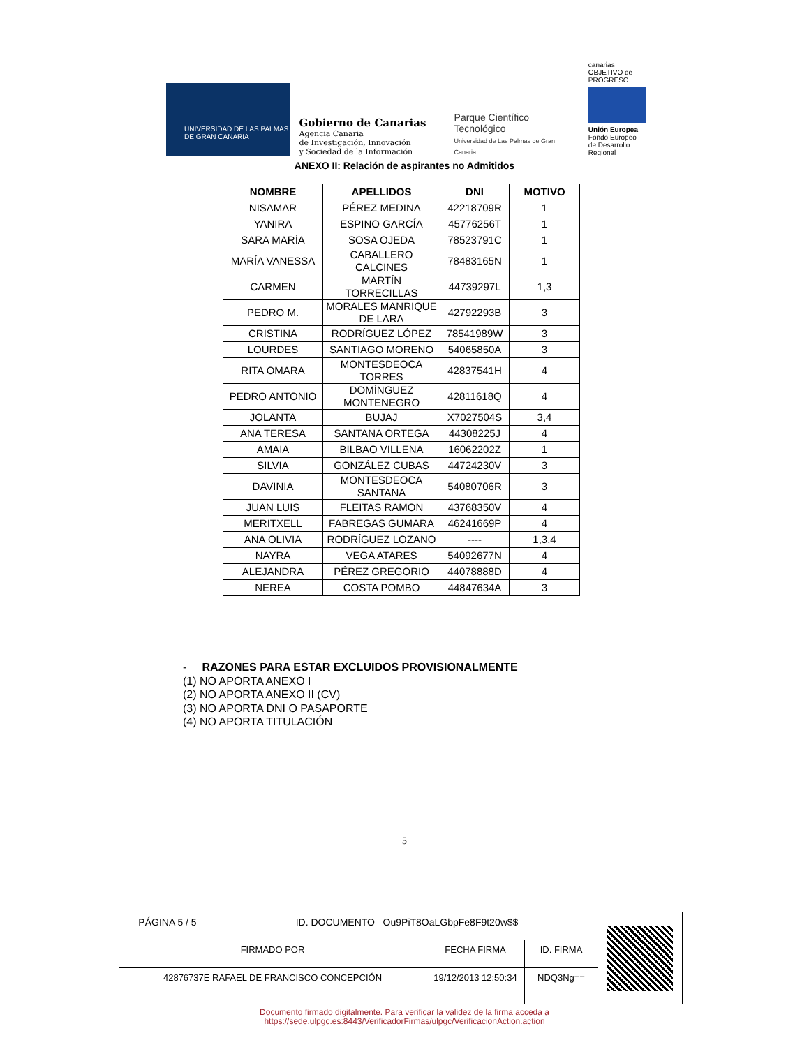UNIVERSIDAD DE LAS PALMAS
DE GRAN CANARIA
Gobierno de Canarias
Agencia Canaria
de Investigación, Innovación
y Sociedad de la Información
Parque Científico Tecnológico
Universidad de Las Palmas de Gran Canaria
canarias OBJETIVO de PROGRESO
Unión Europea
Fondo Europeo
de Desarrollo Regional
ANEXO II: Relación de aspirantes no Admitidos
| NOMBRE | APELLIDOS | DNI | MOTIVO |
| --- | --- | --- | --- |
| NISAMAR | PÉREZ MEDINA | 42218709R | 1 |
| YANIRA | ESPINO GARCÍA | 45776256T | 1 |
| SARA MARÍA | SOSA OJEDA | 78523791C | 1 |
| MARÍA VANESSA | CABALLERO CALCINES | 78483165N | 1 |
| CARMEN | MARTÍN TORRECILLAS | 44739297L | 1,3 |
| PEDRO M. | MORALES MANRIQUE DE LARA | 42792293B | 3 |
| CRISTINA | RODRÍGUEZ LÓPEZ | 78541989W | 3 |
| LOURDES | SANTIAGO MORENO | 54065850A | 3 |
| RITA OMARA | MONTESDEOCA TORRES | 42837541H | 4 |
| PEDRO ANTONIO | DOMÍNGUEZ MONTENEGRO | 42811618Q | 4 |
| JOLANTA | BUJAJ | X7027504S | 3,4 |
| ANA TERESA | SANTANA ORTEGA | 44308225J | 4 |
| AMAIA | BILBAO VILLENA | 16062202Z | 1 |
| SILVIA | GONZÁLEZ CUBAS | 44724230V | 3 |
| DAVINIA | MONTESDEOCA SANTANA | 54080706R | 3 |
| JUAN LUIS | FLEITAS RAMON | 43768350V | 4 |
| MERITXELL | FABREGAS GUMARA | 46241669P | 4 |
| ANA OLIVIA | RODRÍGUEZ LOZANO | ---- | 1,3,4 |
| NAYRA | VEGA ATARES | 54092677N | 4 |
| ALEJANDRA | PÉREZ GREGORIO | 44078888D | 4 |
| NEREA | COSTA POMBO | 44847634A | 3 |
- RAZONES PARA ESTAR EXCLUIDOS PROVISIONALMENTE
(1) NO APORTA ANEXO I
(2) NO APORTA ANEXO II (CV)
(3) NO APORTA DNI O PASAPORTE
(4) NO APORTA TITULACIÓN
5
| PÁGINA 5 / 5 | ID. DOCUMENTO Ou9PiT8OaLGbpFe8F9t20w$$ | | | |
| FIRMADO POR | | FECHA FIRMA | ID. FIRMA | |
| 42876737E RAFAEL DE FRANCISCO CONCEPCIÓN | | 19/12/2013 12:50:34 | NDQ3Ng== | |
Documento firmado digitalmente. Para verificar la validez de la firma acceda a
https://sede.ulpgc.es:8443/VerificadorFirmas/ulpgc/VerificacionAction.action